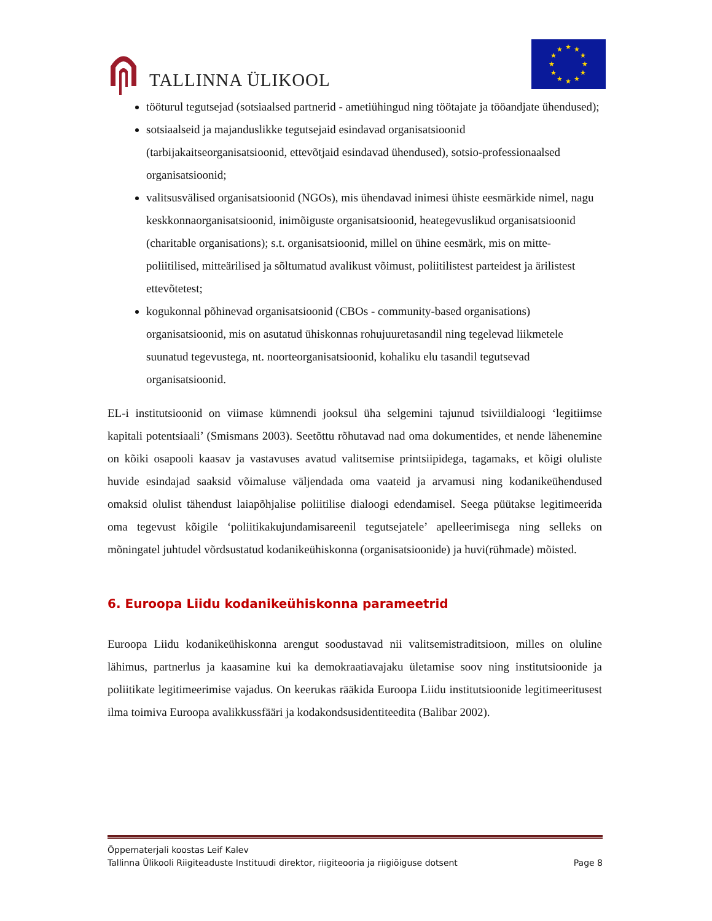TALLINNA ÜLIKOOL
★
★
★
★
★
★
★
★
★
★
★
★
tööturul tegutsejad (sotsiaalsed partnerid - ametiühingud ning töötajate ja tööandjate ühendused);
sotsiaalseid ja majanduslikke tegutsejaid esindavad organisatsioonid (tarbijakaitseorganisatsioonid, ettevõtjaid esindavad ühendused), sotsio-professionaalsed organisatsioonid;
valitsusvälised organisatsioonid (NGOs), mis ühendavad inimesi ühiste eesmärkide nimel, nagu keskkonnaorganisatsioonid, inimõiguste organisatsioonid, heategevuslikud organisatsioonid (charitable organisations); s.t. organisatsioonid, millel on ühine eesmärk, mis on mitte-poliitilised, mitteärilised ja sõltumatud avalikust võimust, poliitilistest parteidest ja ärilistest ettevõtetest;
kogukonnal põhinevad organisatsioonid (CBOs - community-based organisations) organisatsioonid, mis on asutatud ühiskonnas rohujuuretasandil ning tegelevad liikmetele suunatud tegevustega, nt. noorteorganisatsioonid, kohaliku elu tasandil tegutsevad organisatsioonid.
EL-i institutsioonid on viimase kümnendi jooksul üha selgemini tajunud tsiviildialoogi ‘legitiimse kapitali potentsiaali’ (Smismans 2003). Seetõttu rõhutavad nad oma dokumentides, et nende lähenemine on kõiki osapooli kaasav ja vastavuses avatud valitsemise printsiipidega, tagamaks, et kõigi oluliste huvide esindajad saaksid võimaluse väljendada oma vaateid ja arvamusi ning kodanikeühendused omaksid olulist tähendust laiapõhjalise poliitilise dialoogi edendamisel. Seega püütakse legitimeerida oma tegevust kõigile ‘poliitikakujundamisareenil tegutsejatele’ apelleerimisega ning selleks on mõningatel juhtudel võrdsustatud kodanikeühiskonna (organisatsioonide) ja huvi(rühmade) mõisted.
6. Euroopa Liidu kodanikeühiskonna parameetrid
Euroopa Liidu kodanikeühiskonna arengut soodustavad nii valitsemistraditsioon, milles on oluline lähimus, partnerlus ja kaasamine kui ka demokraatiavajaku ületamise soov ning institutsioonide ja poliitikate legitimeerimise vajadus. On keerukas rääkida Euroopa Liidu institutsioonide legitimeeritusest ilma toimiva Euroopa avalikkussfääri ja kodakondsusidentiteedita (Balibar 2002).
Õppematerjali koostas Leif Kalev
Tallinna Ülikooli Riigiteaduste Instituudi direktor, riigiteooria ja riigiõiguse dotsent Page 8